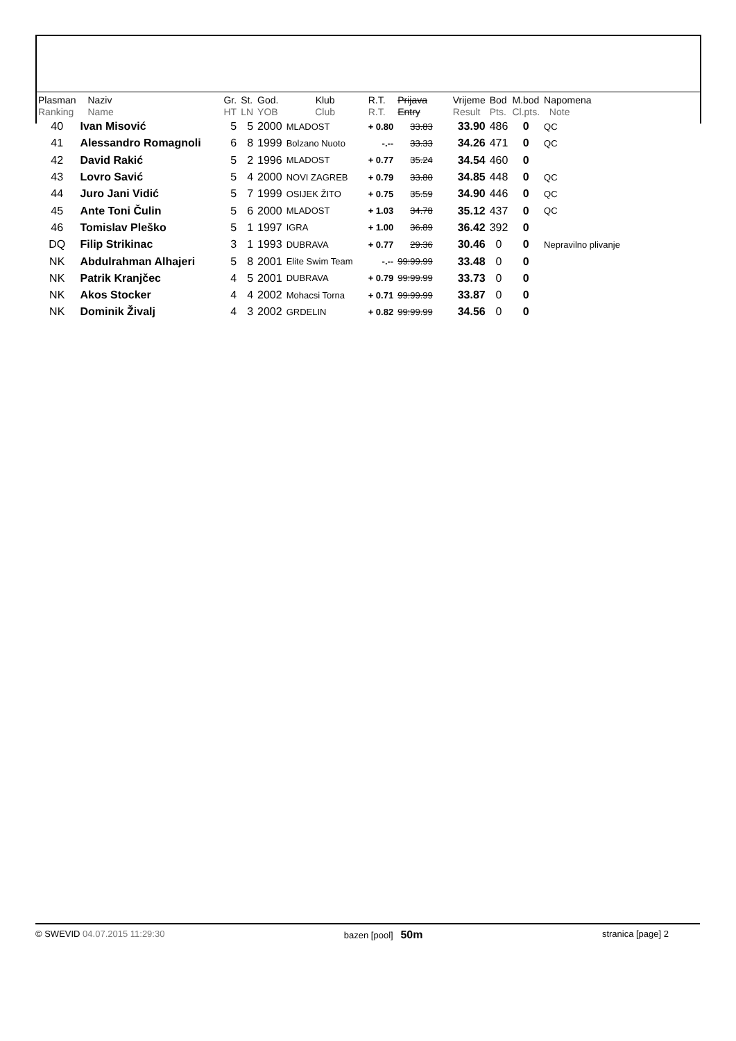| Plasman Ranking | Naziv Name | Gr. HT | St. LN | God. YOB | Klub Club | R.T. R.T. | Prijava Entry | Vrijeme Result | Bod Pts. | M.bod Cl.pts. | Napomena Note |
| --- | --- | --- | --- | --- | --- | --- | --- | --- | --- | --- | --- |
| 40 | Ivan Misović | 5 | 5 | 2000 | MLADOST | + 0.80 | 33.83 | 33.90 | 486 | 0 | QC |
| 41 | Alessandro Romagnoli | 6 | 8 | 1999 | Bolzano Nuoto | -.-- | 33.33 | 34.26 | 471 | 0 | QC |
| 42 | David Rakić | 5 | 2 | 1996 | MLADOST | + 0.77 | 35.24 | 34.54 | 460 | 0 | |
| 43 | Lovro Savić | 5 | 4 | 2000 | NOVI ZAGREB | + 0.79 | 33.80 | 34.85 | 448 | 0 | QC |
| 44 | Juro Jani Vidić | 5 | 7 | 1999 | OSIJEK ŽITO | + 0.75 | 35.59 | 34.90 | 446 | 0 | QC |
| 45 | Ante Toni Čulin | 5 | 6 | 2000 | MLADOST | + 1.03 | 34.78 | 35.12 | 437 | 0 | QC |
| 46 | Tomislav Pleško | 5 | 1 | 1997 | IGRA | + 1.00 | 36.89 | 36.42 | 392 | 0 | |
| DQ | Filip Strikinac | 3 | 1 | 1993 | DUBRAVA | + 0.77 | 29.36 | 30.46 | 0 | 0 | Nepravilno plivanje |
| NK | Abdulrahman Alhajeri | 5 | 8 | 2001 | Elite Swim Team | -.-- | 99:99.99 | 33.48 | 0 | 0 | |
| NK | Patrik Kranjčec | 4 | 5 | 2001 | DUBRAVA | + 0.79 | 99:99.99 | 33.73 | 0 | 0 | |
| NK | Akos Stocker | 4 | 4 | 2002 | Mohacsi Torna | + 0.71 | 99:99.99 | 33.87 | 0 | 0 | |
| NK | Dominik Živalj | 4 | 3 | 2002 | GRDELIN | + 0.82 | 99:99.99 | 34.56 | 0 | 0 | |
© SWEVID 04.07.2015 11:29:30 bazen [pool] 50m
stranica [page] 2